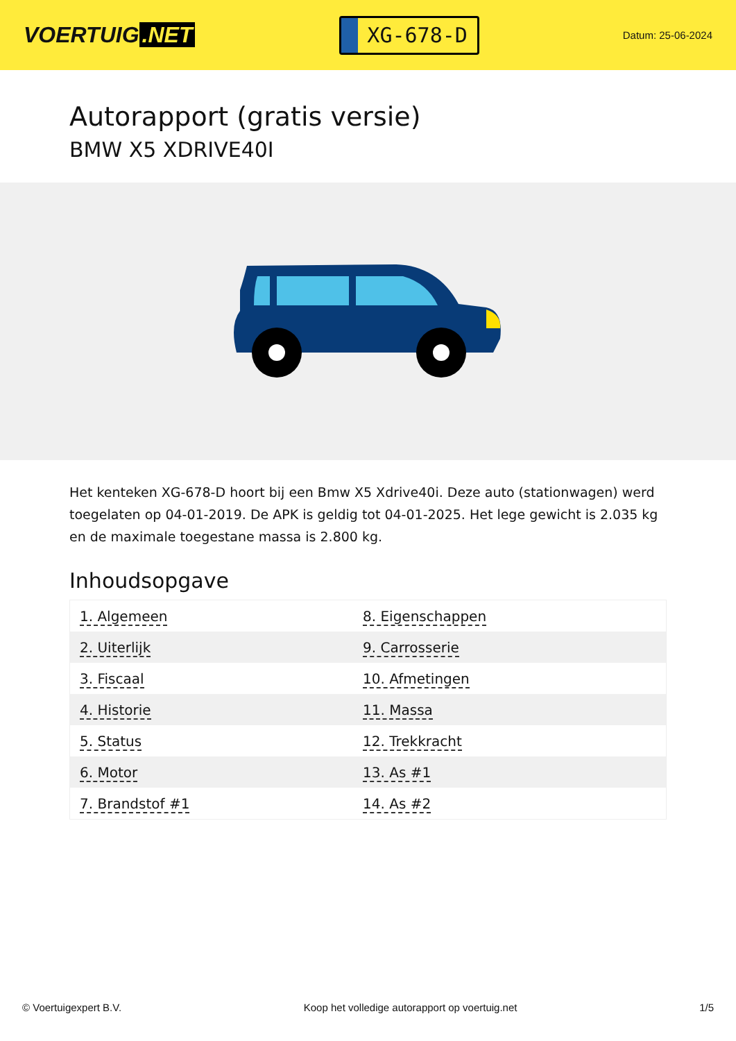VOERTUIG.NET
XG-678-D
Datum: 25-06-2024
Autorapport (gratis versie)
BMW X5 XDRIVE40I
Het kenteken XG-678-D hoort bij een Bmw X5 Xdrive40i. Deze auto (stationwagen) werd toegelaten op 04-01-2019. De APK is geldig tot 04-01-2025. Het lege gewicht is 2.035 kg en de maximale toegestane massa is 2.800 kg.
Inhoudsopgave
| 1. Algemeen | 8. Eigenschappen |
| 2. Uiterlijk | 9. Carrosserie |
| 3. Fiscaal | 10. Afmetingen |
| 4. Historie | 11. Massa |
| 5. Status | 12. Trekkracht |
| 6. Motor | 13. As #1 |
| 7. Brandstof #1 | 14. As #2 |
© Voertuigexpert B.V. Koop het volledige autorapport op voertuig.net 1/5